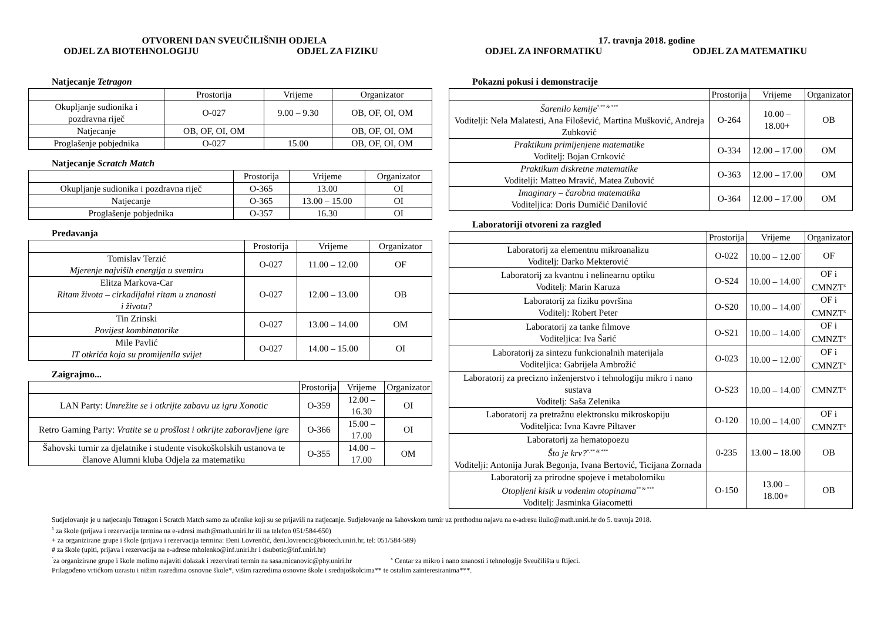OTVORENI DAN SVEUČILIŠNIH ODJELA
17. travnja 2018. godine
ODJEL ZA BIOTEHNOLOGIJU ODJEL ZA FIZIKU ODJEL ZA INFORMATIKU ODJEL ZA MATEMATIKU
Natjecanje Tetragon
| | Prostorija | Vrijeme | Organizator |
| --- | --- | --- | --- |
| Okupljanje sudionika i pozdravna riječ | O-027 | 9.00 – 9.30 | OB, OF, OI, OM |
| Natjecanje | OB, OF, OI, OM | | OB, OF, OI, OM |
| Proglašenje pobjednika | O-027 | 15.00 | OB, OF, OI, OM |
Natjecanje Scratch Match
| | Prostorija | Vrijeme | Organizator |
| --- | --- | --- | --- |
| Okupljanje sudionika i pozdravna riječ | O-365 | 13.00 | OI |
| Natjecanje | O-365 | 13.00 – 15.00 | OI |
| Proglašenje pobjednika | O-357 | 16.30 | OI |
Predavanja
| | Prostorija | Vrijeme | Organizator |
| --- | --- | --- | --- |
| Tomislav Terzić Mjerenje najviših energija u svemiru | O-027 | 11.00 – 12.00 | OF |
| Elitza Markova-Car Ritam života – cirkadijalni ritam u znanosti i životu? | O-027 | 12.00 – 13.00 | OB |
| Tin Zrinski Povijest kombinatorike | O-027 | 13.00 – 14.00 | OM |
| Mile Pavlić IT otkrića koja su promijenila svijet | O-027 | 14.00 – 15.00 | OI |
Zaigrajmo...
| | Prostorija | Vrijeme | Organizator |
| --- | --- | --- | --- |
| LAN Party: Umrežite se i otkrijte zabavu uz igru Xonotic | O-359 | 12.00 – 16.30 | OI |
| Retro Gaming Party: Vratite se u prošlost i otkrijte zaboravljene igre | O-366 | 15.00 – 17.00 | OI |
| Šahovski turnir za djelatnike i studente visokoškolskih ustanova te članove Alumni kluba Odjela za matematiku | O-355 | 14.00 – 17.00 | OM |
Pokazni pokusi i demonstracije
| | Prostorija | Vrijeme | Organizator |
| --- | --- | --- | --- |
| Šarenilo kemije<sup>*,** & ***</sup> Voditelji: Nela Malatesti, Ana Filošević, Martina Mušković, Andreja Zubković | O-264 | 10.00 – 18.00+ | OB |
| Praktikum primijenjene matematike Voditelj: Bojan Crnković | O-334 | 12.00 – 17.00 | OM |
| Praktikum diskretne matematike Voditelji: Matteo Mravić, Matea Zubović | O-363 | 12.00 – 17.00 | OM |
| Imaginary – čarobna matematika Voditeljica: Doris Dumičić Danilović | O-364 | 12.00 – 17.00 | OM |
Laboratoriji otvoreni za razgled
| | Prostorija | Vrijeme | Organizator |
| --- | --- | --- | --- |
| Laboratorij za elementnu mikroanalizu Voditelj: Darko Mekterović | O-022 | 10.00 – 12.00<sup>˜</sup> | OF |
| Laboratorij za kvantnu i nelinearnu optiku Voditelj: Marin Karuza | O-S24 | 10.00 – 14.00<sup>˜</sup> | OF i CMNZT<sup>x</sup> |
| Laboratorij za fiziku površina Voditelj: Robert Peter | O-S20 | 10.00 – 14.00<sup>˜</sup> | OF i CMNZT<sup>x</sup> |
| Laboratorij za tanke filmove Voditeljica: Iva Šarić | O-S21 | 10.00 – 14.00<sup>˜</sup> | OF i CMNZT<sup>x</sup> |
| Laboratorij za sintezu funkcionalnih materijala Voditeljica: Gabrijela Ambrožić | O-023 | 10.00 – 12.00<sup>˜</sup> | OF i CMNZT<sup>x</sup> |
| Laboratorij za precizno inženjerstvo i tehnologiju mikro i nano sustava Voditelj: Saša Zelenika | O-S23 | 10.00 – 14.00<sup>˜</sup> | CMNZT<sup>x</sup> |
| Laboratorij za pretražnu elektronsku mikroskopiju Voditeljica: Ivna Kavre Piltaver | O-120 | 10.00 – 14.00<sup>˜</sup> | OF i CMNZT<sup>x</sup> |
| Laboratorij za hematopoezu Što je krv?<sup>*,** & ***</sup> Voditelji: Antonija Jurak Begonja, Ivana Bertović, Ticijana Zornada | 0-235 | 13.00 – 18.00 | OB |
| Laboratorij za prirodne spojeve i metabolomiku Otopljeni kisik u vodenim otopinama<sup>** & ***</sup> Voditelj: Jasminka Giacometti | O-150 | 13.00 – 18.00+ | OB |
Sudjelovanje je u natjecanju Tetragon i Scratch Match samo za učenike koji su se prijavili na natjecanje. Sudjelovanje na šahovskom turnir uz prethodnu najavu na e-adresu ilulic@math.uniri.hr do 5. travnja 2018.
<sup>1</sup> za škole (prijava i rezervacija termina na e-adresi math@math.uniri.hr ili na telefon 051/584-650)
+ za organizirane grupe i škole (prijava i rezervacija termina: Đeni Lovrenčić, deni.lovrencic@biotech.uniri.hr, tel: 051/584-589)
# za škole (upiti, prijava i rezervacija na e-adrese mholenko@inf.uniri.hr i dsubotic@inf.uniri.hr)
<sup>˜</sup>za organizirane grupe i škole molimo najaviti dolazak i rezervirati termin na sasa.micanovic@phy.uniri.hr <sup>x</sup> Centar za mikro i nano znanosti i tehnologije Sveučilišta u Rijeci.
Prilagođeno vrtićkom uzrastu i nižim razredima osnovne škole*, višim razredima osnovne škole i srednjoškolcima** te ostalim zainteresiranima***.